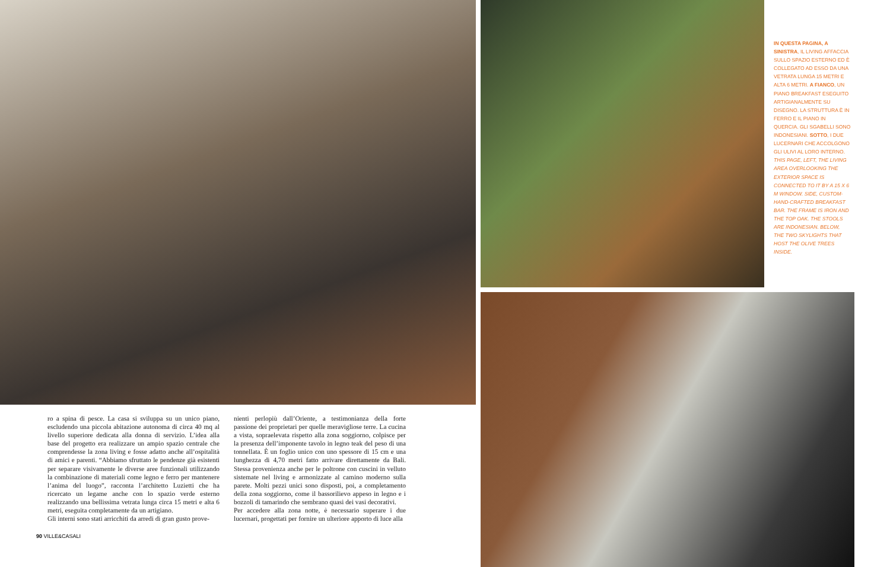ro a spina di pesce. La casa si sviluppa su un unico piano, escludendo una piccola abitazione autonoma di circa 40 mq al livello superiore dedicata alla donna di servizio. L’idea alla base del progetto era realizzare un ampio spazio centrale che comprendesse la zona living e fosse adatto anche all’ospitalità di amici e parenti. “Abbiamo sfruttato le pendenze già esistenti per separare visivamente le diverse aree funzionali utilizzando la combinazione di materiali come legno e ferro per mantenere l’anima del luogo”, racconta l’architetto Luzietti che ha ricercato un legame anche con lo spazio verde esterno realizzando una bellissima vetrata lunga circa 15 metri e alta 6 metri, eseguita completamente da un artigiano.
Gli interni sono stati arricchiti da arredi di gran gusto prove-
nienti perlopiù dall’Oriente, a testimonianza della forte passione dei proprietari per quelle meravigliose terre. La cucina a vista, sopraelevata rispetto alla zona soggiorno, colpisce per la presenza dell’imponente tavolo in legno teak del peso di una tonnellata. È un foglio unico con uno spessore di 15 cm e una lunghezza di 4,70 metri fatto arrivare direttamente da Bali. Stessa provenienza anche per le poltrone con cuscini in velluto sistemate nel living e armonizzate al camino moderno sulla parete. Molti pezzi unici sono disposti, poi, a completamento della zona soggiorno, come il bassorilievo appeso in legno e i bozzoli di tamarindo che sembrano quasi dei vasi decorativi.
Per accedere alla zona notte, è necessario superare i due lucernari, progettati per fornire un ulteriore apporto di luce alla
90 VILLE&CASALI
IN QUESTA PAGINA, A SINISTRA, IL LIVING AFFACCIA SULLO SPAZIO ESTERNO ED È COLLEGATO AD ESSO DA UNA VETRATA LUNGA 15 METRI E ALTA 6 METRI. A FIANCO, UN PIANO BREAKFAST ESEGUITO ARTIGIANALMENTE SU DISEGNO. LA STRUTTURA È IN FERRO E IL PIANO IN QUERCIA. GLI SGABELLI SONO INDONESIANI. SOTTO, I DUE LUCERNARI CHE ACCOLGONO GLI ULIVI AL LORO INTERNO.
THIS PAGE, LEFT, THE LIVING AREA OVERLOOKING THE EXTERIOR SPACE IS CONNECTED TO IT BY A 15 X 6 M WINDOW. SIDE, CUSTOM-HAND-CRAFTED BREAKFAST BAR. THE FRAME IS IRON AND THE TOP OAK. THE STOOLS ARE INDONESIAN. BELOW, THE TWO SKYLIGHTS THAT HOST THE OLIVE TREES INSIDE.